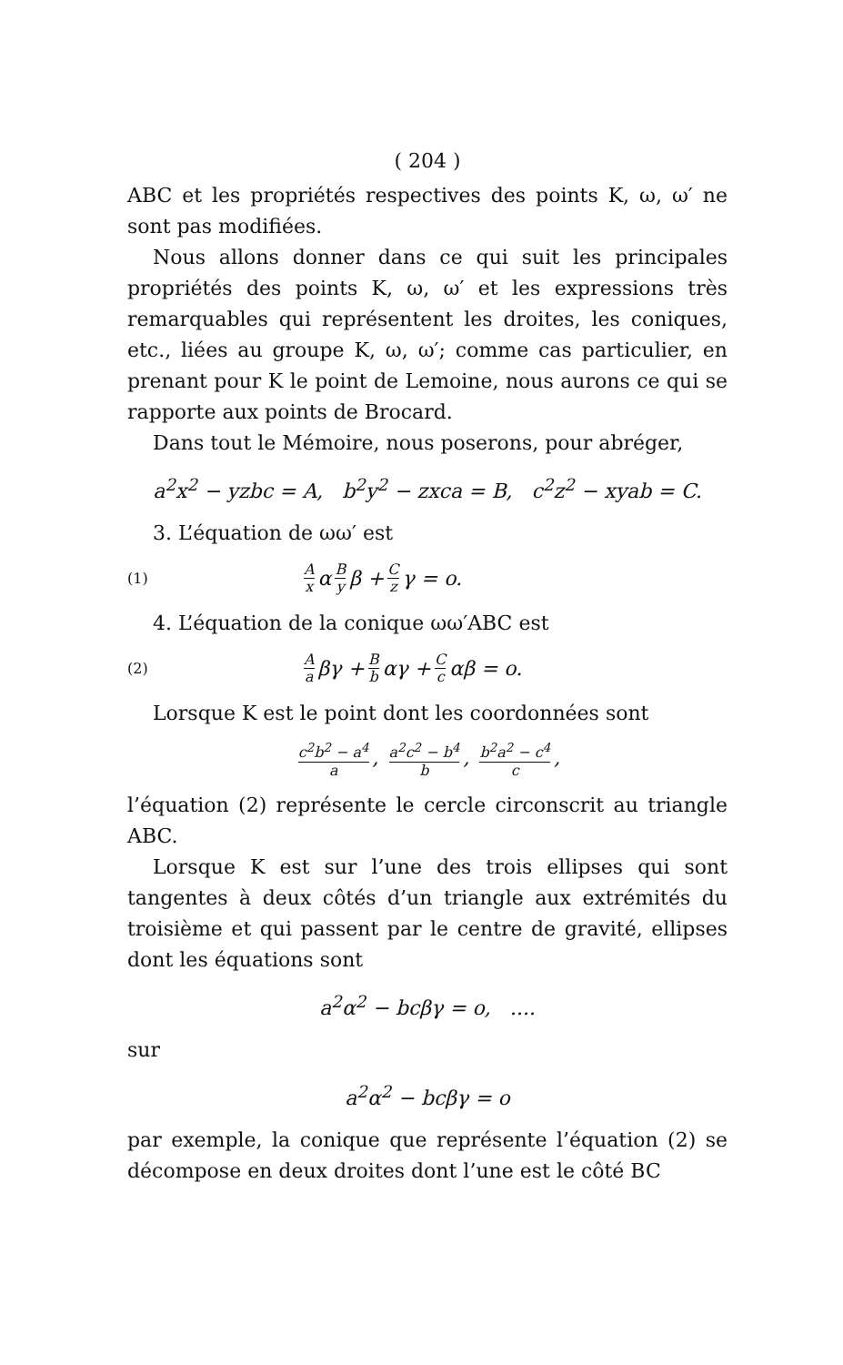( 204 )
ABC et les propriétés respectives des points K, ω, ω′ ne sont pas modifiées.
Nous allons donner dans ce qui suit les principales propriétés des points K, ω, ω′ et les expressions très remarquables qui représentent les droites, les coniques, etc., liées au groupe K, ω, ω′; comme cas particulier, en prenant pour K le point de Lemoine, nous aurons ce qui se rapporte aux points de Brocard.
Dans tout le Mémoire, nous poserons, pour abréger,
a<sup>2</sup>x<sup>2</sup> − yzbc = A, b<sup>2</sup>y<sup>2</sup> − zxca = B, c<sup>2</sup>z<sup>2</sup> − xyab = C.
3. L’équation de ωω′ est
(1) A x α B y β + C z γ = o.
4. L’équation de la conique ωω′ABC est
(2) A a βγ + B b αγ + C c αβ = o.
Lorsque K est le point dont les coordonnées sont
c<sup>2</sup>b<sup>2</sup> − a<sup>4</sup> a, a<sup>2</sup>c<sup>2</sup> − b<sup>4</sup> b, b<sup>2</sup>a<sup>2</sup> − c<sup>4</sup> c,
l’équation (2) représente le cercle circonscrit au triangle ABC.
Lorsque K est sur l’une des trois ellipses qui sont tangentes à deux côtés d’un triangle aux extrémités du troisième et qui passent par le centre de gravité, ellipses dont les équations sont
a<sup>2</sup>α<sup>2</sup> − bcβγ = o, ....
sur
a<sup>2</sup>α<sup>2</sup> − bcβγ = o
par exemple, la conique que représente l’équation (2) se décompose en deux droites dont l’une est le côté BC